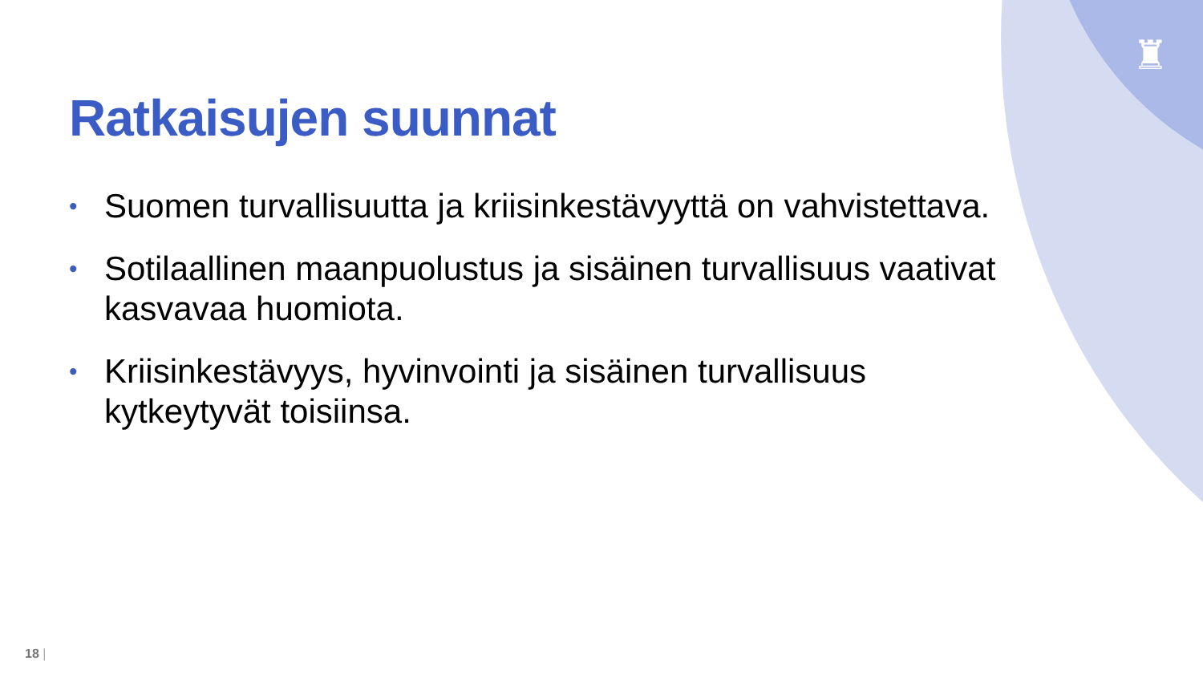♜
Ratkaisujen suunnat
• Suomen turvallisuutta ja kriisinkestävyyttä on vahvistettava.
• Sotilaallinen maanpuolustus ja sisäinen turvallisuus vaativat kasvavaa huomiota.
• Kriisinkestävyys, hyvinvointi ja sisäinen turvallisuus kytkeytyvät toisiinsa.
18 |